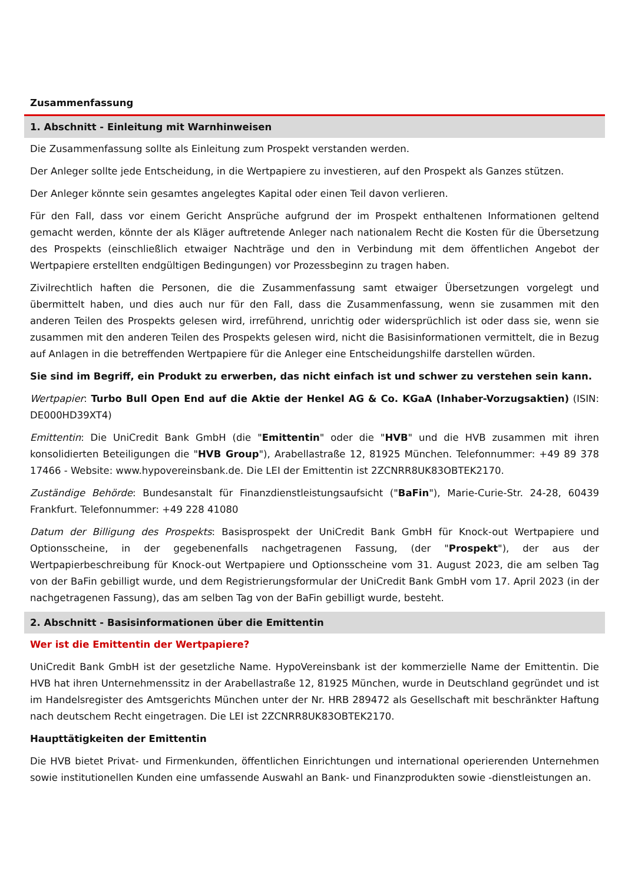Zusammenfassung
1. Abschnitt - Einleitung mit Warnhinweisen
Die Zusammenfassung sollte als Einleitung zum Prospekt verstanden werden.
Der Anleger sollte jede Entscheidung, in die Wertpapiere zu investieren, auf den Prospekt als Ganzes stützen.
Der Anleger könnte sein gesamtes angelegtes Kapital oder einen Teil davon verlieren.
Für den Fall, dass vor einem Gericht Ansprüche aufgrund der im Prospekt enthaltenen Informationen geltend gemacht werden, könnte der als Kläger auftretende Anleger nach nationalem Recht die Kosten für die Übersetzung des Prospekts (einschließlich etwaiger Nachträge und den in Verbindung mit dem öffentlichen Angebot der Wertpapiere erstellten endgültigen Bedingungen) vor Prozessbeginn zu tragen haben.
Zivilrechtlich haften die Personen, die die Zusammenfassung samt etwaiger Übersetzungen vorgelegt und übermittelt haben, und dies auch nur für den Fall, dass die Zusammenfassung, wenn sie zusammen mit den anderen Teilen des Prospekts gelesen wird, irreführend, unrichtig oder widersprüchlich ist oder dass sie, wenn sie zusammen mit den anderen Teilen des Prospekts gelesen wird, nicht die Basisinformationen vermittelt, die in Bezug auf Anlagen in die betreffenden Wertpapiere für die Anleger eine Entscheidungshilfe darstellen würden.
Sie sind im Begriff, ein Produkt zu erwerben, das nicht einfach ist und schwer zu verstehen sein kann.
Wertpapier: Turbo Bull Open End auf die Aktie der Henkel AG & Co. KGaA (Inhaber-Vorzugsaktien) (ISIN: DE000HD39XT4)
Emittentin: Die UniCredit Bank GmbH (die "Emittentin" oder die "HVB" und die HVB zusammen mit ihren konsolidierten Beteiligungen die "HVB Group"), Arabellastraße 12, 81925 München. Telefonnummer: +49 89 378 17466 - Website: www.hypovereinsbank.de. Die LEI der Emittentin ist 2ZCNRR8UK83OBTEK2170.
Zuständige Behörde: Bundesanstalt für Finanzdienstleistungsaufsicht ("BaFin"), Marie-Curie-Str. 24-28, 60439 Frankfurt. Telefonnummer: +49 228 41080
Datum der Billigung des Prospekts: Basisprospekt der UniCredit Bank GmbH für Knock-out Wertpapiere und Optionsscheine, in der gegebenenfalls nachgetragenen Fassung, (der "Prospekt"), der aus der Wertpapierbeschreibung für Knock-out Wertpapiere und Optionsscheine vom 31. August 2023, die am selben Tag von der BaFin gebilligt wurde, und dem Registrierungsformular der UniCredit Bank GmbH vom 17. April 2023 (in der nachgetragenen Fassung), das am selben Tag von der BaFin gebilligt wurde, besteht.
2. Abschnitt - Basisinformationen über die Emittentin
Wer ist die Emittentin der Wertpapiere?
UniCredit Bank GmbH ist der gesetzliche Name. HypoVereinsbank ist der kommerzielle Name der Emittentin. Die HVB hat ihren Unternehmenssitz in der Arabellastraße 12, 81925 München, wurde in Deutschland gegründet und ist im Handelsregister des Amtsgerichts München unter der Nr. HRB 289472 als Gesellschaft mit beschränkter Haftung nach deutschem Recht eingetragen. Die LEI ist 2ZCNRR8UK83OBTEK2170.
Haupttätigkeiten der Emittentin
Die HVB bietet Privat- und Firmenkunden, öffentlichen Einrichtungen und international operierenden Unternehmen sowie institutionellen Kunden eine umfassende Auswahl an Bank- und Finanzprodukten sowie -dienstleistungen an.